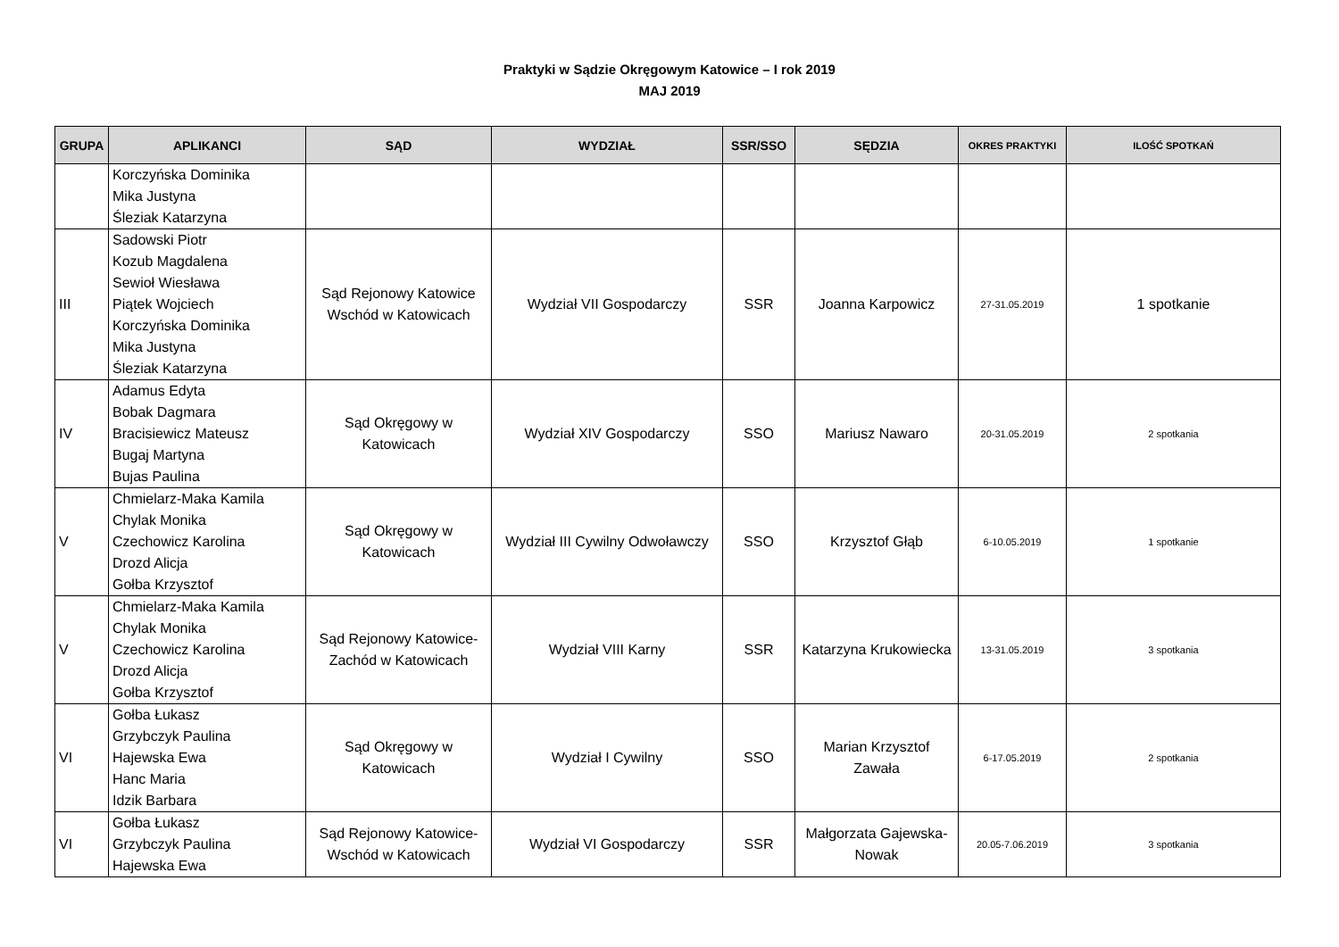Praktyki w Sądzie Okręgowym Katowice – I rok 2019
MAJ 2019
| GRUPA | APLIKANCI | SĄD | WYDZIAŁ | SSR/SSO | SĘDZIA | OKRES PRAKTYKI | ILOŚĆ SPOTKAŃ |
| --- | --- | --- | --- | --- | --- | --- | --- |
| | Korczyńska Dominika Mika Justyna Śleziak Katarzyna | | | | | | |
| III | Sadowski Piotr Kozub Magdalena Sewioł Wiesława Piątek Wojciech Korczyńska Dominika Mika Justyna Śleziak Katarzyna | Sąd Rejonowy Katowice Wschód w Katowicach | Wydział VII Gospodarczy | SSR | Joanna Karpowicz | 27-31.05.2019 | 1 spotkanie |
| IV | Adamus Edyta Bobak Dagmara Bracisiewicz Mateusz Bugaj Martyna Bujas Paulina | Sąd Okręgowy w Katowicach | Wydział XIV Gospodarczy | SSO | Mariusz Nawaro | 20-31.05.2019 | 2 spotkania |
| V | Chmielarz-Maka Kamila Chylak Monika Czechowicz Karolina Drozd Alicja Gołba Krzysztof | Sąd Okręgowy w Katowicach | Wydział III Cywilny Odwoławczy | SSO | Krzysztof Głąb | 6-10.05.2019 | 1 spotkanie |
| V | Chmielarz-Maka Kamila Chylak Monika Czechowicz Karolina Drozd Alicja Gołba Krzysztof | Sąd Rejonowy Katowice-Zachód w Katowicach | Wydział VIII Karny | SSR | Katarzyna Krukowiecka | 13-31.05.2019 | 3 spotkania |
| VI | Gołba Łukasz Grzybczyk Paulina Hajewska Ewa Hanc Maria Idzik Barbara | Sąd Okręgowy w Katowicach | Wydział I Cywilny | SSO | Marian Krzysztof Zawała | 6-17.05.2019 | 2 spotkania |
| VI | Gołba Łukasz Grzybczyk Paulina Hajewska Ewa | Sąd Rejonowy Katowice-Wschód w Katowicach | Wydział VI Gospodarczy | SSR | Małgorzata Gajewska-Nowak | 20.05-7.06.2019 | 3 spotkania |